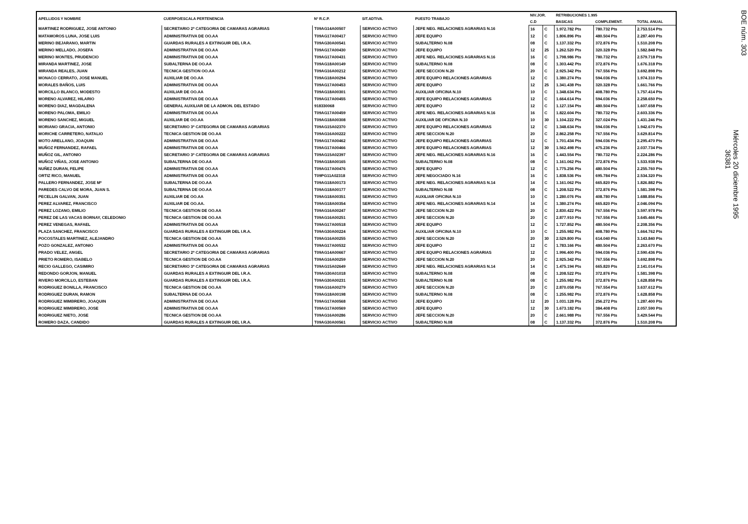| APELLIDOS Y NOMBRE | CUERPO/ESCALA PERTENENCIA | Nº R.C.P. | SIT.ADTIVA. | PUESTO TRABAJO | NIV.JOR. | | RETRIBUCIONES 1.995 | | |
| --- | --- | --- | --- | --- | --- | --- | --- | --- | --- |
| | | | | | C.D | | BASICAS | COMPLEMENT. | TOTAL ANUAL |
| MARTINEZ RODRIGUEZ, JOSE ANTONIO | SECRETARIO 2ª CATEGORIA DE CAMARAS AGRARIAS | T09AG14A00507 | SERVICIO ACTIVO | JEFE NEG. RELACIONES AGRARIAS N.16 | 16 | C | 1.972.782 Pts | 780.732 Pts | 2.753.514 Pts |
| MATAMOROS LUNA, JOSE LUIS | ADMINISTRATIVA DE OO.AA | T09AG17A00417 | SERVICIO ACTIVO | JEFE EQUIPO | 12 | C | 1.806.896 Pts | 480.504 Pts | 2.287.400 Pts |
| MERINO BEJARANO, MARTIN | GUARDAS RURALES A EXTINGUIR DEL I.R.A. | T09AG30A00541 | SERVICIO ACTIVO | SUBALTERNO N.08 | 08 | C | 1.137.332 Pts | 372.876 Pts | 1.510.208 Pts |
| MERINO MELLADO, JOSEFA | ADMINISTRATIVA DE OO.AA | T09AG17A00430 | SERVICIO ACTIVO | JEFE EQUIPO | 12 | 25 | 1.262.520 Pts | 320.328 Pts | 1.582.848 Pts |
| MERINO MONTES, PRUDENCIO | ADMINISTRATIVA DE OO.AA | T09AG17A00431 | SERVICIO ACTIVO | JEFE NEG. RELACIONES AGRARIAS N.16 | 16 | C | 1.798.986 Pts | 780.732 Pts | 2.579.718 Pts |
| MIRANDA MARTINEZ, JOSE | SUBALTERNA DE OO.AA | T09AG18A00149 | SERVICIO ACTIVO | SUBALTERNO N.08 | 08 | C | 1.303.442 Pts | 372.876 Pts | 1.676.318 Pts |
| MIRANDA REALES, JUAN | TECNICA GESTION OO.AA | T09AG16A00212 | SERVICIO ACTIVO | JEFE SECCION N.20 | 20 | C | 2.925.342 Pts | 767.556 Pts | 3.692.898 Pts |
| MONACO CERRATO, JOSE MANUEL | AUXILIAR DE OO.AA | T09AG18A00294 | SERVICIO ACTIVO | JEFE EQUIPO RELACIONES AGRARIAS | 12 | C | 1.380.274 Pts | 594.036 Pts | 1.974.310 Pts |
| MORALES BAÑOS, LUIS | ADMINISTRATIVA DE OO.AA | T09AG17A00453 | SERVICIO ACTIVO | JEFE EQUIPO | 12 | 25 | 1.341.438 Pts | 320.328 Pts | 1.661.766 Pts |
| MORCILLO BLANCO, MODESTO | AUXILIAR DE OO.AA | T09AG18A00301 | SERVICIO ACTIVO | AUXILIAR OFICINA N.10 | 10 | C | 1.348.634 Pts | 408.780 Pts | 1.757.414 Pts |
| MORENO ALVAREZ, HILARIO | ADMINISTRATIVA DE OO.AA | T09AG17A00455 | SERVICIO ACTIVO | JEFE EQUIPO RELACIONES AGRARIAS | 12 | C | 1.664.614 Pts | 594.036 Pts | 2.258.650 Pts |
| MORENO DIAZ, MAGDALENA | GENERAL AUXILIAR DE LA ADMON. DEL ESTADO | 918330068 | SERVICIO ACTIVO | JEFE EQUIPO | 12 | C | 1.127.154 Pts | 480.504 Pts | 1.607.658 Pts |
| MORENO PALOMA, EMILIO | ADMINISTRATIVA DE OO.AA | T09AG17A00459 | SERVICIO ACTIVO | JEFE NEG. RELACIONES AGRARIAS N.16 | 16 | C | 1.822.604 Pts | 780.732 Pts | 2.603.336 Pts |
| MORENO SANCHEZ, MIGUEL | AUXILIAR DE OO.AA | T09AG18A00308 | SERVICIO ACTIVO | AUXILIAR DE OFICINA N.10 | 10 | 30 | 1.104.222 Pts | 327.024 Pts | 1.431.246 Pts |
| MORIANO GRACIA, ANTONIO | SECRETARIO 3ª CATEGORIA DE CAMARAS AGRARIAS | T09AG15A02370 | SERVICIO ACTIVO | JEFE EQUIPO RELACIONES AGRARIAS | 12 | C | 1.348.634 Pts | 594.036 Pts | 1.942.670 Pts |
| MORICHE CARRETERO, NATALIO | TECNICA GESTION DE OO.AA | T09AG16A00222 | SERVICIO ACTIVO | JEFE SECCION N.20 | 20 | C | 2.862.258 Pts | 767.556 Pts | 3.629.814 Pts |
| MOTO ARELLANO, JOAQUIN | ADMINISTRATIVA DE OO.AA | T09AG17A00462 | SERVICIO ACTIVO | JEFE EQUIPO RELACIONES AGRARIAS | 12 | C | 1.701.434 Pts | 594.036 Pts | 2.295.470 Pts |
| MUÑOZ FERNANDEZ, RAFAEL | ADMINISTRATIVA DE OO.AA | T09AG17A00466 | SERVICIO ACTIVO | JEFE EQUIPO RELACIONES AGRARIAS | 12 | 30 | 1.562.498 Pts | 475.236 Pts | 2.037.734 Pts |
| MUÑOZ GIL, ANTONIO | SECRETARIO 3ª CATEGORIA DE CAMARAS AGRARIAS | T09AG15A02397 | SERVICIO ACTIVO | JEFE NEG. RELACIONES AGRARIAS N.16 | 16 | C | 1.443.554 Pts | 780.732 Pts | 2.224.286 Pts |
| MUÑOZ VIÑAS, JOSE ANTONIO | SUBALTERNA DE OO.AA | T09AG18A00165 | SERVICIO ACTIVO | SUBALTERNO N.08 | 08 | C | 1.161.062 Pts | 372.876 Pts | 1.533.938 Pts |
| NUÑEZ DURAN, FELIPE | ADMINISTRATIVA DE OO.AA | T09AG17A00476 | SERVICIO ACTIVO | JEFE EQUIPO | 12 | C | 1.775.256 Pts | 480.504 Pts | 2.255.760 Pts |
| ORTIZ RICO, MANUEL | ADMINISTRATIVA DE OO.AA | T09PG11A02318 | SERVICIO ACTIVO | JEFE NEGOCIADO N.16 | 16 | C | 1.838.536 Pts | 695.784 Pts | 2.534.320 Pts |
| PALLERO FERNANDEZ, JOSE Mª | SUBALTERNA DE OO.AA | T09AG18A00173 | SERVICIO ACTIVO | JEFE NEG. RELACIONES AGRARIAS N.14 | 14 | C | 1.161.062 Pts | 665.820 Pts | 1.826.882 Pts |
| PAREDES CALVO DE MORA, JUAN S. | SUBALTERNA DE OO.AA | T09AG18A00177 | SERVICIO ACTIVO | SUBALTERNO N.08 | 08 | C | 1.208.522 Pts | 372.876 Pts | 1.581.398 Pts |
| PECELLIN GALVAN, JUAN | AUXILIAR DE OO.AA | T09AG18A00351 | SERVICIO ACTIVO | AUXILIAR OFICINA N.10 | 10 | C | 1.280.076 Pts | 408.780 Pts | 1.688.856 Pts |
| PEREZ ALVAREZ, FRANCISCO | AUXILIAR DE OO.AA. | T09AG18A00354 | SERVICIO ACTIVO | JEFE NEG. RELACIONES AGRARIAS N.14 | 14 | C | 1.380.274 Pts | 665.820 Pts | 2.046.094 Pts |
| PEREZ LOZANO, EMILIO | TECNICA GESTION DE OO.AA | T09AG16A00247 | SERVICIO ACTIVO | JEFE SECCION N.20 | 20 | C | 2.830.422 Pts | 767.556 Pts | 3.597.978 Pts |
| PEREZ DE LAS VACAS BORNAY, CELEDONIO | TECNICA GESTION DE OO.AA | T09AG16A00251 | SERVICIO ACTIVO | JEFE SECCION N.20 | 20 | C | 2.877.910 Pts | 767.556 Pts | 3.645.466 Pts |
| PEREZ VENEGAS, RAFAEL | ADMINISTRATIVA DE OO.AA | T09AG17A00518 | SERVICIO ACTIVO | JEFE EQUIPO | 12 | C | 1.727.852 Pts | 480.504 Pts | 2.208.356 Pts |
| PLAZA SANCHEZ, FRANCISCO | GUARDAS RURALES A EXTINGUIR DEL I.R.A. | T09AG30A00224 | SERVICIO ACTIVO | AUXILIAR OFICINA N.10 | 10 | C | 1.255.982 Pts | 408.780 Pts | 1.664.762 Pts |
| POCOSTALES MARTINEZ, ALEJANDRO | TECNICA GESTION DE OO.AA | T09AG16A00255 | SERVICIO ACTIVO | JEFE SECCION N.20 | 20 | 30 | 2.529.800 Pts | 614.040 Pts | 3.143.840 Pts |
| POZO GONZALEZ, ANTONIO | ADMINISTRATIVA DE OO.AA | T09AG17A00532 | SERVICIO ACTIVO | JEFE EQUIPO | 12 | C | 1.783.166 Pts | 480.504 Pts | 2.263.670 Pts |
| PRADO VELEZ, ANGEL | SECRETARIO 2ª CATEGORIA DE CAMARAS AGRARIAS | T09AG14A00667 | SERVICIO ACTIVO | JEFE EQUIPO RELACIONES AGRARIAS | 12 | C | 1.996.400 Pts | 594.036 Pts | 2.590.436 Pts |
| PRIETO ROMERO, ISABELO | TECNICA GESTION DE OO.AA | T09AG16A00259 | SERVICIO ACTIVO | JEFE SECCION N.20 | 20 | C | 2.925.342 Pts | 767.556 Pts | 3.692.898 Pts |
| RECIO GALLEGO, CASIMIRO | SECRETARIO 3ª CATEGORIA DE CAMARAS AGRARIAS | T09AG15A02649 | SERVICIO ACTIVO | JEFE NEG. RELACIONES AGRARIAS N.14 | 14 | C | 1.475.194 Pts | 665.820 Pts | 2.141.014 Pts |
| REDONDO GORJON, MANUEL | GUARDAS RURALES A EXTINGUIR DEL I.R.A. | T09AG30A01018 | SERVICIO ACTIVO | SUBALTERNO N.08 | 08 | C | 1.208.522 Pts | 372.876 Pts | 1.581.398 Pts |
| RIVERO MORCILLO, ESTEBAN | GUARDAS RURALES A EXTINGUIR DEL I.R.A. | T09AG30A00231 | SERVICIO ACTIVO | SUBALTERNO N.08 | 08 | C | 1.255.982 Pts | 372.876 Pts | 1.628.858 Pts |
| RODRIGUEZ BONILLA, FRANCISCO | TECNICA GESTION DE OO.AA | T09AG16A00279 | SERVICIO ACTIVO | JEFE SECCION N.20 | 20 | C | 2.870.058 Pts | 767.554 Pts | 3.637.612 Pts |
| RODRIGUEZ DURAN, RAMON | SUBALTERNA DE OO.AA | T09AG18A00198 | SERVICIO ACTIVO | SUBALTERNO N.08 | 08 | C | 1.255.982 Pts | 372.876 Pts | 1.628.858 Pts |
| RODRIGUEZ MIMBRERO, JOAQUIN | ADMINISTRATIVA DE OO.AA | T09AG17A00568 | SERVICIO ACTIVO | JEFE EQUIPO | 12 | 20 | 1.031.128 Pts | 256.272 Pts | 1.287.400 Pts |
| RODRIGUEZ MIMBRERO, JOSE | ADMINISTRATIVA DE OO.AA | T09AG17A00569 | SERVICIO ACTIVO | JEFE EQUIPO | 12 | 30 | 1.673.182 Pts | 384.408 Pts | 2.057.590 Pts |
| RODRIGUEZ NIETO, JOSE | TECNICA GESTION DE OO.AA | T09AG16A00286 | SERVICIO ACTIVO | JEFE SECCION N.20 | 20 | C | 2.661.988 Pts | 767.556 Pts | 3.429.544 Pts |
| ROMERO DAZA, CANDIDO | GUARDAS RURALES A EXTINGUIR DEL I.R.A. | T09AG30A00561 | SERVICIO ACTIVO | SUBALTERNO N.08 | 08 | C | 1.137.332 Pts | 372.876 Pts | 1.510.208 Pts |
BOE núm. 303
Miércoles 20 diciembre 1995
36381